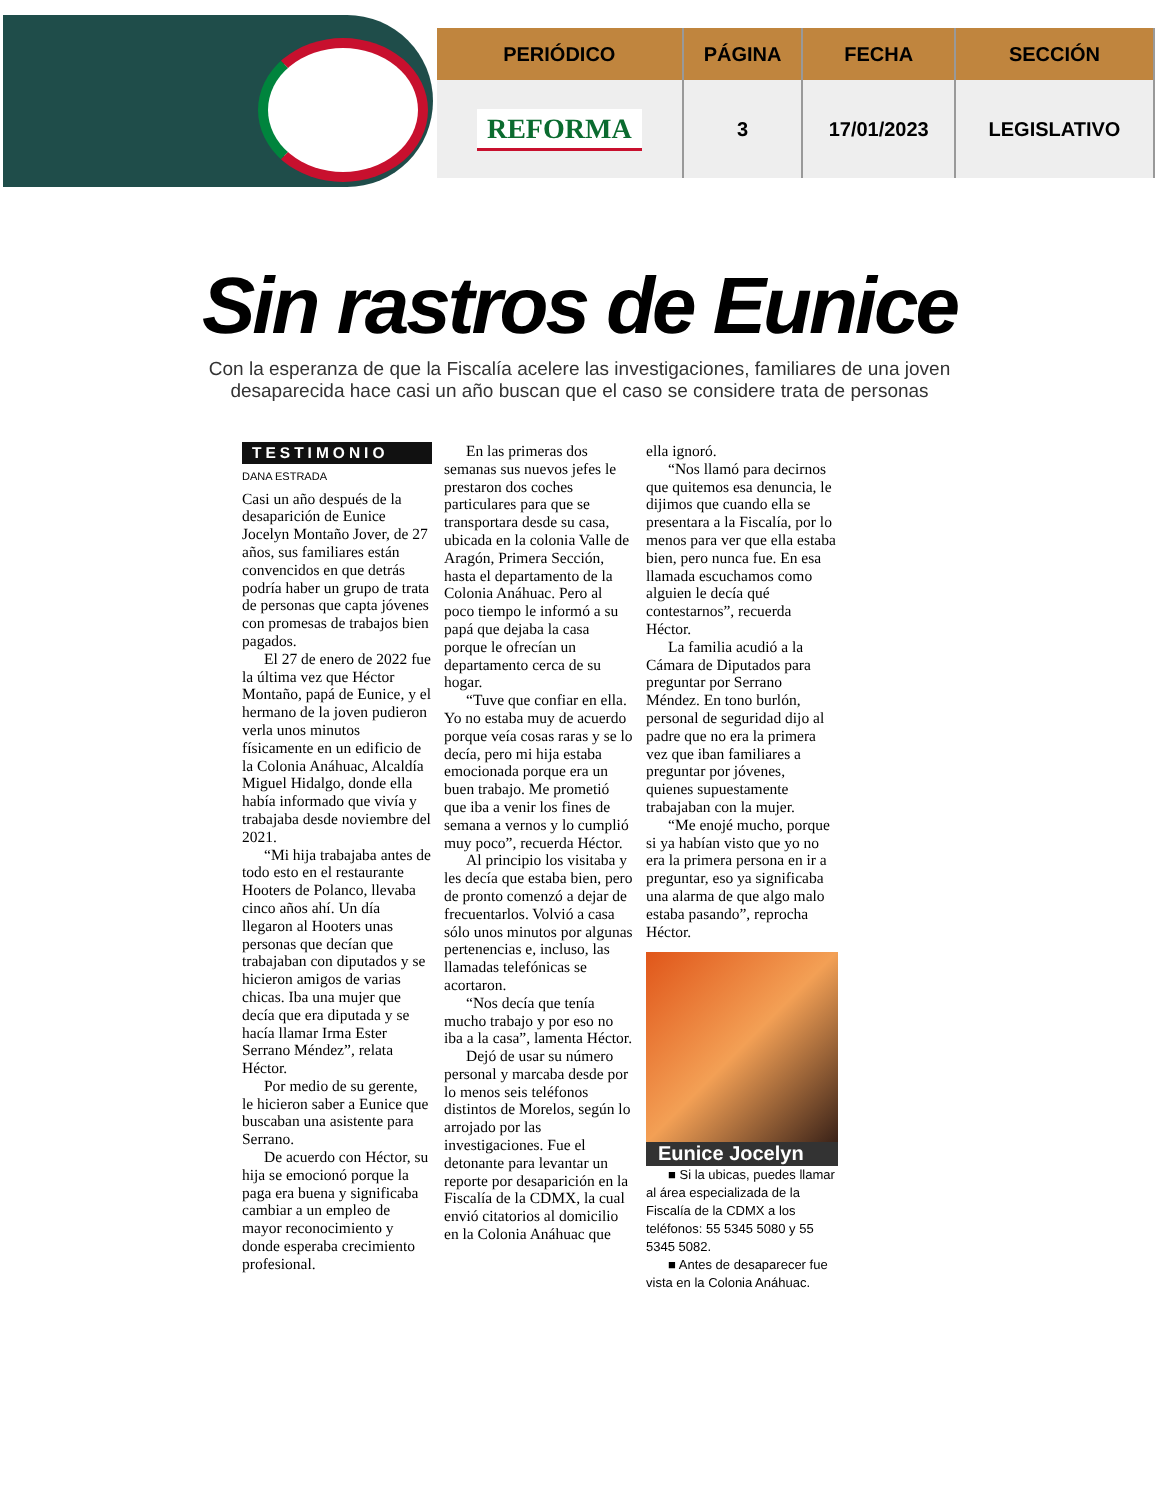| PERIÓDICO | PÁGINA | FECHA | SECCIÓN |
| --- | --- | --- | --- |
| REFORMA | 3 | 17/01/2023 | LEGISLATIVO |
Sin rastros de Eunice
Con la esperanza de que la Fiscalía acelere las investigaciones, familiares de una joven desaparecida hace casi un año buscan que el caso se considere trata de personas
TESTIMONIO
DANA ESTRADA
Casi un año después de la desaparición de Eunice Jocelyn Montaño Jover, de 27 años, sus familiares están convencidos en que detrás podría haber un grupo de trata de personas que capta jóvenes con promesas de trabajos bien pagados.
El 27 de enero de 2022 fue la última vez que Héctor Montaño, papá de Eunice, y el hermano de la joven pudieron verla unos minutos físicamente en un edificio de la Colonia Anáhuac, Alcaldía Miguel Hidalgo, donde ella había informado que vivía y trabajaba desde noviembre del 2021.
“Mi hija trabajaba antes de todo esto en el restaurante Hooters de Polanco, llevaba cinco años ahí. Un día llegaron al Hooters unas personas que decían que trabajaban con diputados y se hicieron amigos de varias chicas. Iba una mujer que decía que era diputada y se hacía llamar Irma Ester Serrano Méndez”, relata Héctor.
Por medio de su gerente, le hicieron saber a Eunice que buscaban una asistente para Serrano.
De acuerdo con Héctor, su hija se emocionó porque la paga era buena y significaba cambiar a un empleo de mayor reconocimiento y donde esperaba crecimiento profesional.
En las primeras dos semanas sus nuevos jefes le prestaron dos coches particulares para que se transportara desde su casa, ubicada en la colonia Valle de Aragón, Primera Sección, hasta el departamento de la Colonia Anáhuac. Pero al poco tiempo le informó a su papá que dejaba la casa porque le ofrecían un departamento cerca de su hogar.
“Tuve que confiar en ella. Yo no estaba muy de acuerdo porque veía cosas raras y se lo decía, pero mi hija estaba emocionada porque era un buen trabajo. Me prometió que iba a venir los fines de semana a vernos y lo cumplió muy poco”, recuerda Héctor.
Al principio los visitaba y les decía que estaba bien, pero de pronto comenzó a dejar de frecuentarlos. Volvió a casa sólo unos minutos por algunas pertenencias e, incluso, las llamadas telefónicas se acortaron.
“Nos decía que tenía mucho trabajo y por eso no iba a la casa”, lamenta Héctor.
Dejó de usar su número personal y marcaba desde por lo menos seis teléfonos distintos de Morelos, según lo arrojado por las investigaciones. Fue el detonante para levantar un reporte por desaparición en la Fiscalía de la CDMX, la cual envió citatorios al domicilio en la Colonia Anáhuac que
ella ignoró.
“Nos llamó para decirnos que quitemos esa denuncia, le dijimos que cuando ella se presentara a la Fiscalía, por lo menos para ver que ella estaba bien, pero nunca fue. En esa llamada escuchamos como alguien le decía qué contestarnos”, recuerda Héctor.
La familia acudió a la Cámara de Diputados para preguntar por Serrano Méndez. En tono burlón, personal de seguridad dijo al padre que no era la primera vez que iban familiares a preguntar por jóvenes, quienes supuestamente trabajaban con la mujer.
“Me enojé mucho, porque si ya habían visto que yo no era la primera persona en ir a preguntar, eso ya significaba una alarma de que algo malo estaba pasando”, reprocha Héctor.
Eunice Jocelyn
■ Si la ubicas, puedes llamar al área especializada de la Fiscalía de la CDMX a los teléfonos: 55 5345 5080 y 55 5345 5082.
■ Antes de desaparecer fue vista en la Colonia Anáhuac.